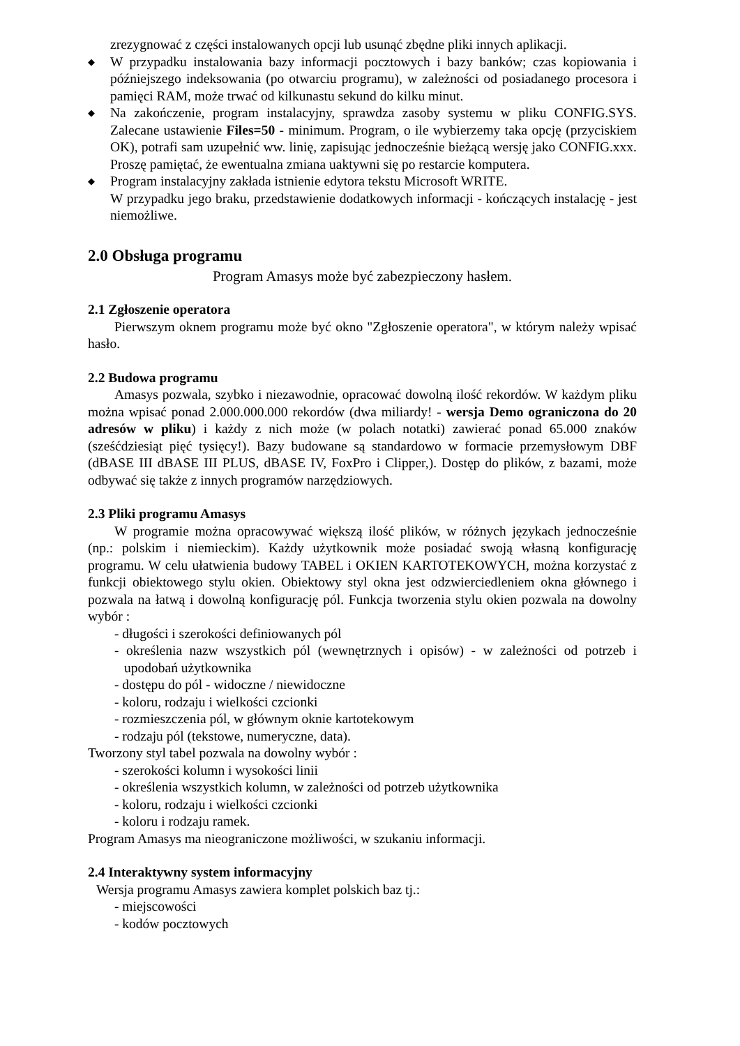zrezygnować z części instalowanych opcji lub usunąć zbędne pliki innych aplikacji.
◆
W przypadku instalowania bazy informacji pocztowych i bazy banków; czas kopiowania i późniejszego indeksowania (po otwarciu programu), w zależności od posiadanego procesora i pamięci RAM, może trwać od kilkunastu sekund do kilku minut.
◆
Na zakończenie, program instalacyjny, sprawdza zasoby systemu w pliku CONFIG.SYS. Zalecane ustawienie Files=50 - minimum. Program, o ile wybierzemy taka opcję (przyciskiem OK), potrafi sam uzupełnić ww. linię, zapisując jednocześnie bieżącą wersję jako CONFIG.xxx. Proszę pamiętać, że ewentualna zmiana uaktywni się po restarcie komputera.
◆
Program instalacyjny zakłada istnienie edytora tekstu Microsoft WRITE.
W przypadku jego braku, przedstawienie dodatkowych informacji - kończących instalację - jest niemożliwe.
2.0 Obsługa programu
Program Amasys może być zabezpieczony hasłem.
2.1 Zgłoszenie operatora
Pierwszym oknem programu może być okno "Zgłoszenie operatora", w którym należy wpisać hasło.
2.2 Budowa programu
Amasys pozwala, szybko i niezawodnie, opracować dowolną ilość rekordów. W każdym pliku można wpisać ponad 2.000.000.000 rekordów (dwa miliardy! - wersja Demo ograniczona do 20 adresów w pliku) i każdy z nich może (w polach notatki) zawierać ponad 65.000 znaków (sześćdziesiąt pięć tysięcy!). Bazy budowane są standardowo w formacie przemysłowym DBF (dBASE III dBASE III PLUS, dBASE IV, FoxPro i Clipper,). Dostęp do plików, z bazami, może odbywać się także z innych programów narzędziowych.
2.3 Pliki programu Amasys
W programie można opracowywać większą ilość plików, w różnych językach jednocześnie (np.: polskim i niemieckim). Każdy użytkownik może posiadać swoją własną konfigurację programu. W celu ułatwienia budowy TABEL i OKIEN KARTOTEKOWYCH, można korzystać z funkcji obiektowego stylu okien. Obiektowy styl okna jest odzwierciedleniem okna głównego i pozwala na łatwą i dowolną konfigurację pól. Funkcja tworzenia stylu okien pozwala na dowolny wybór :
- długości i szerokości definiowanych pól
- określenia nazw wszystkich pól (wewnętrznych i opisów) - w zależności od potrzeb i upodobań użytkownika
- dostępu do pól - widoczne / niewidoczne
- koloru, rodzaju i wielkości czcionki
- rozmieszczenia pól, w głównym oknie kartotekowym
- rodzaju pól (tekstowe, numeryczne, data).
Tworzony styl tabel pozwala na dowolny wybór :
- szerokości kolumn i wysokości linii
- określenia wszystkich kolumn, w zależności od potrzeb użytkownika
- koloru, rodzaju i wielkości czcionki
- koloru i rodzaju ramek.
Program Amasys ma nieograniczone możliwości, w szukaniu informacji.
2.4 Interaktywny system informacyjny
Wersja programu Amasys zawiera komplet polskich baz tj.:
- miejscowości
- kodów pocztowych